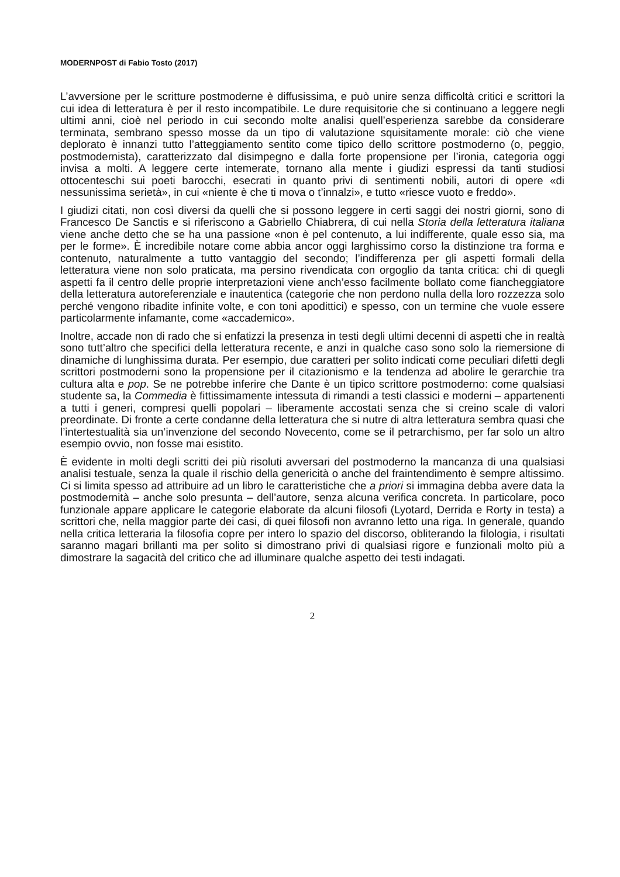MODERNPOST di Fabio Tosto (2017)
L’avversione per le scritture postmoderne è diffusissima, e può unire senza difficoltà critici e scrittori la cui idea di letteratura è per il resto incompatibile. Le dure requisitorie che si continuano a leggere negli ultimi anni, cioè nel periodo in cui secondo molte analisi quell’esperienza sarebbe da considerare terminata, sembrano spesso mosse da un tipo di valutazione squisitamente morale: ciò che viene deplorato è innanzi tutto l’atteggiamento sentito come tipico dello scrittore postmoderno (o, peggio, postmodernista), caratterizzato dal disimpegno e dalla forte propensione per l’ironia, categoria oggi invisa a molti. A leggere certe intemerate, tornano alla mente i giudizi espressi da tanti studiosi ottocenteschi sui poeti barocchi, esecrati in quanto privi di sentimenti nobili, autori di opere «di nessunissima serietà», in cui «niente è che ti mova o t’innalzi», e tutto «riesce vuoto e freddo».
I giudizi citati, non così diversi da quelli che si possono leggere in certi saggi dei nostri giorni, sono di Francesco De Sanctis e si riferiscono a Gabriello Chiabrera, di cui nella Storia della letteratura italiana viene anche detto che se ha una passione «non è pel contenuto, a lui indifferente, quale esso sia, ma per le forme». È incredibile notare come abbia ancor oggi larghissimo corso la distinzione tra forma e contenuto, naturalmente a tutto vantaggio del secondo; l’indifferenza per gli aspetti formali della letteratura viene non solo praticata, ma persino rivendicata con orgoglio da tanta critica: chi di quegli aspetti fa il centro delle proprie interpretazioni viene anch’esso facilmente bollato come fiancheggiatore della letteratura autoreferenziale e inautentica (categorie che non perdono nulla della loro rozzezza solo perché vengono ribadite infinite volte, e con toni apodittici) e spesso, con un termine che vuole essere particolarmente infamante, come «accademico».
Inoltre, accade non di rado che si enfatizzi la presenza in testi degli ultimi decenni di aspetti che in realtà sono tutt’altro che specifici della letteratura recente, e anzi in qualche caso sono solo la riemersione di dinamiche di lunghissima durata. Per esempio, due caratteri per solito indicati come peculiari difetti degli scrittori postmoderni sono la propensione per il citazionismo e la tendenza ad abolire le gerarchie tra cultura alta e pop. Se ne potrebbe inferire che Dante è un tipico scrittore postmoderno: come qualsiasi studente sa, la Commedia è fittissimamente intessuta di rimandi a testi classici e moderni – appartenenti a tutti i generi, compresi quelli popolari – liberamente accostati senza che si creino scale di valori preordinate. Di fronte a certe condanne della letteratura che si nutre di altra letteratura sembra quasi che l’intertestualità sia un’invenzione del secondo Novecento, come se il petrarchismo, per far solo un altro esempio ovvio, non fosse mai esistito.
È evidente in molti degli scritti dei più risoluti avversari del postmoderno la mancanza di una qualsiasi analisi testuale, senza la quale il rischio della genericità o anche del fraintendimento è sempre altissimo. Ci si limita spesso ad attribuire ad un libro le caratteristiche che a priori si immagina debba avere data la postmodernità – anche solo presunta – dell’autore, senza alcuna verifica concreta. In particolare, poco funzionale appare applicare le categorie elaborate da alcuni filosofi (Lyotard, Derrida e Rorty in testa) a scrittori che, nella maggior parte dei casi, di quei filosofi non avranno letto una riga. In generale, quando nella critica letteraria la filosofia copre per intero lo spazio del discorso, obliterando la filologia, i risultati saranno magari brillanti ma per solito si dimostrano privi di qualsiasi rigore e funzionali molto più a dimostrare la sagacità del critico che ad illuminare qualche aspetto dei testi indagati.
2